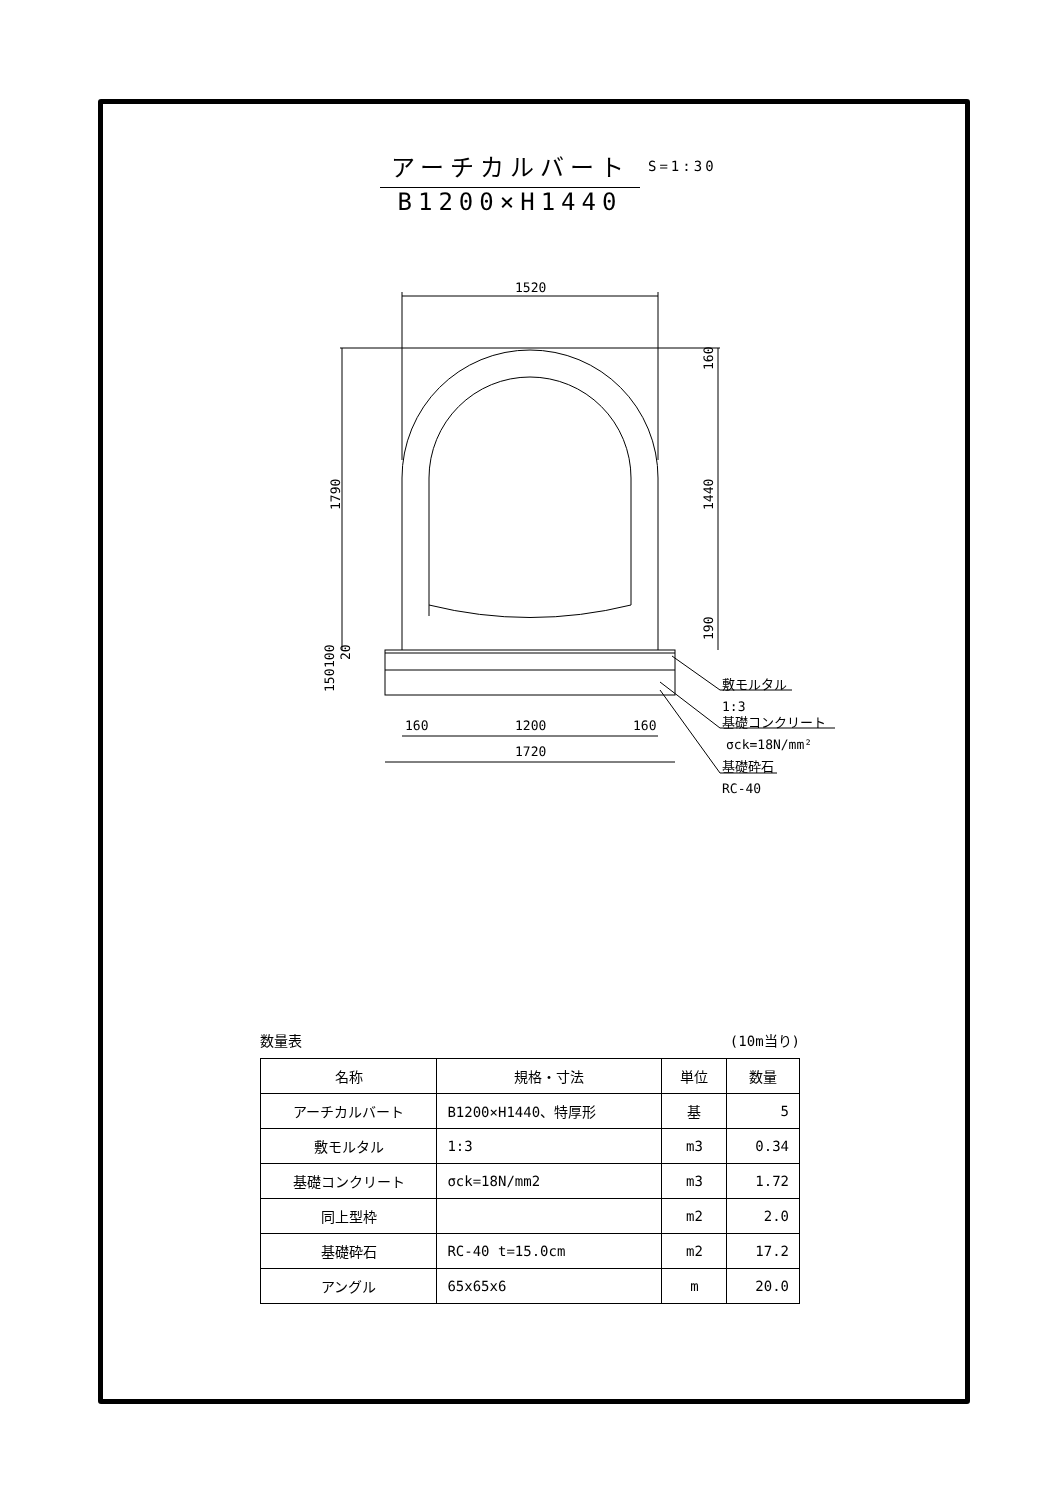アーチカルバート
B1200×H1440
S=1:30
1520
1200
160
160
1720
敷モルタル
1:3
基礎コンクリート
σck=18N/mm²
基礎砕石
RC-40
1790
160
1440
190
150
100
20
数量表 (10m当り)
| 名称 | 規格・寸法 | 単位 | 数量 |
| --- | --- | --- | --- |
| アーチカルバート | B1200×H1440、特厚形 | 基 | 5 |
| 敷モルタル | 1:3 | m3 | 0.34 |
| 基礎コンクリート | σck=18N/mm2 | m3 | 1.72 |
| 同上型枠 | | m2 | 2.0 |
| 基礎砕石 | RC-40 t=15.0cm | m2 | 17.2 |
| アングル | 65x65x6 | m | 20.0 |